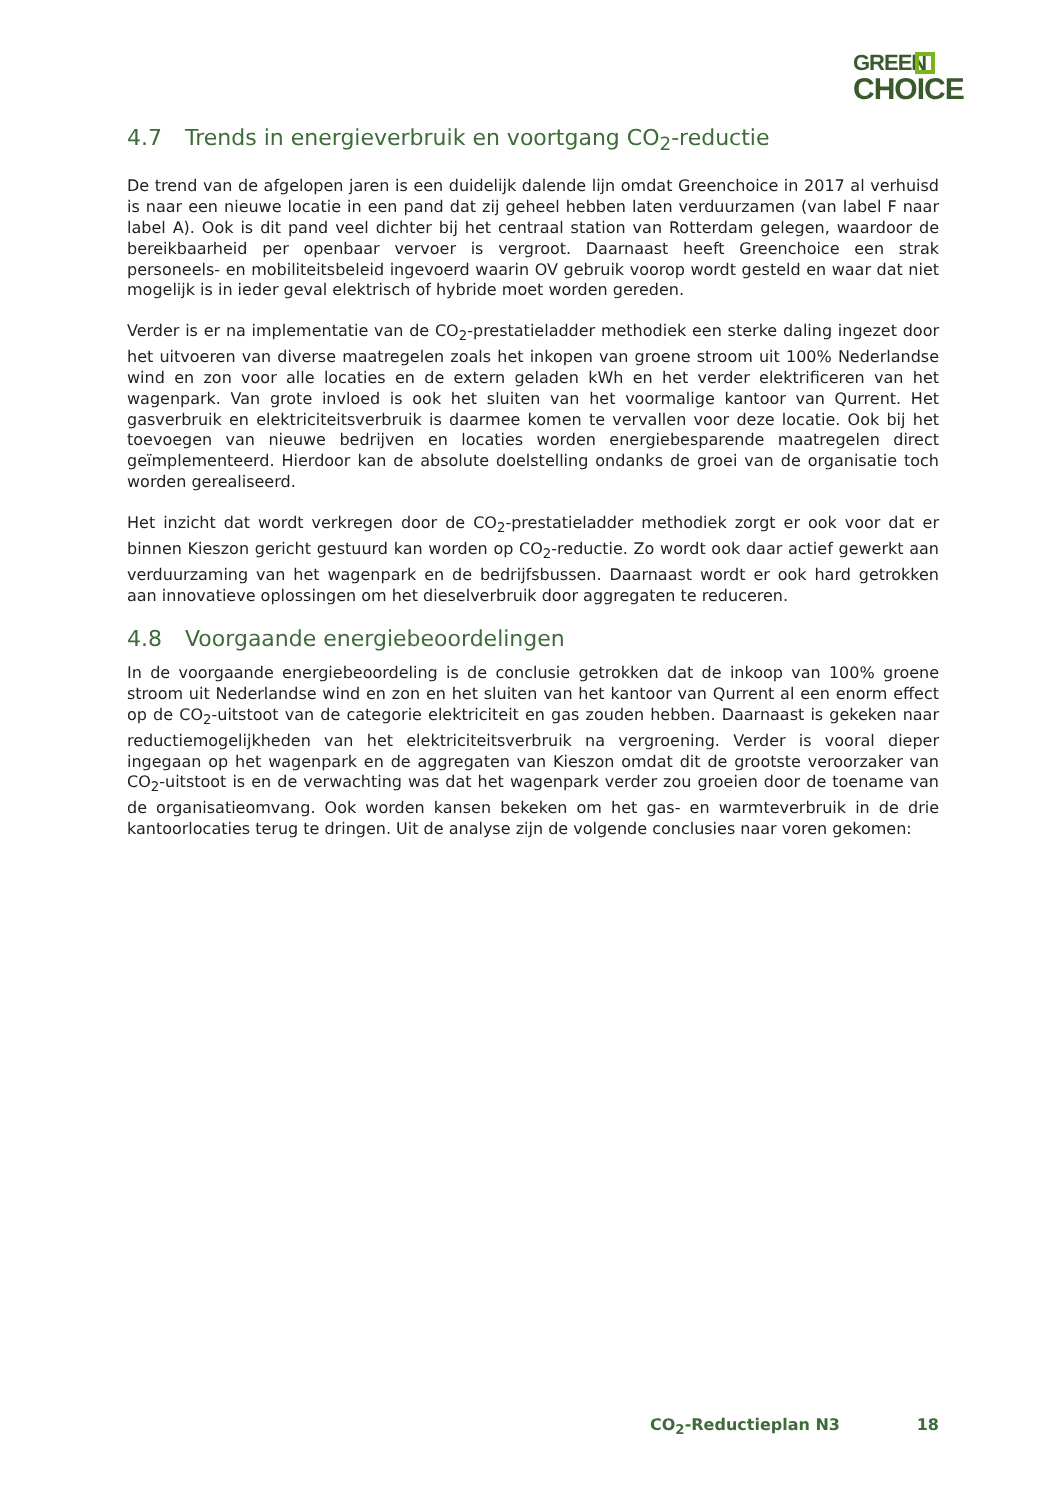GREEN
CHOICE
4.7 Trends in energieverbruik en voortgang CO<sub>2</sub>-reductie
De trend van de afgelopen jaren is een duidelijk dalende lijn omdat Greenchoice in 2017 al verhuisd is naar een nieuwe locatie in een pand dat zij geheel hebben laten verduurzamen (van label F naar label A). Ook is dit pand veel dichter bij het centraal station van Rotterdam gelegen, waardoor de bereikbaarheid per openbaar vervoer is vergroot. Daarnaast heeft Greenchoice een strak personeels- en mobiliteitsbeleid ingevoerd waarin OV gebruik voorop wordt gesteld en waar dat niet mogelijk is in ieder geval elektrisch of hybride moet worden gereden.
Verder is er na implementatie van de CO<sub>2</sub>-prestatieladder methodiek een sterke daling ingezet door het uitvoeren van diverse maatregelen zoals het inkopen van groene stroom uit 100% Nederlandse wind en zon voor alle locaties en de extern geladen kWh en het verder elektrificeren van het wagenpark. Van grote invloed is ook het sluiten van het voormalige kantoor van Qurrent. Het gasverbruik en elektriciteitsverbruik is daarmee komen te vervallen voor deze locatie. Ook bij het toevoegen van nieuwe bedrijven en locaties worden energiebesparende maatregelen direct geïmplementeerd. Hierdoor kan de absolute doelstelling ondanks de groei van de organisatie toch worden gerealiseerd.
Het inzicht dat wordt verkregen door de CO<sub>2</sub>-prestatieladder methodiek zorgt er ook voor dat er binnen Kieszon gericht gestuurd kan worden op CO<sub>2</sub>-reductie. Zo wordt ook daar actief gewerkt aan verduurzaming van het wagenpark en de bedrijfsbussen. Daarnaast wordt er ook hard getrokken aan innovatieve oplossingen om het dieselverbruik door aggregaten te reduceren.
4.8 Voorgaande energiebeoordelingen
In de voorgaande energiebeoordeling is de conclusie getrokken dat de inkoop van 100% groene stroom uit Nederlandse wind en zon en het sluiten van het kantoor van Qurrent al een enorm effect op de CO<sub>2</sub>-uitstoot van de categorie elektriciteit en gas zouden hebben. Daarnaast is gekeken naar reductiemogelijkheden van het elektriciteitsverbruik na vergroening. Verder is vooral dieper ingegaan op het wagenpark en de aggregaten van Kieszon omdat dit de grootste veroorzaker van CO<sub>2</sub>-uitstoot is en de verwachting was dat het wagenpark verder zou groeien door de toename van de organisatieomvang. Ook worden kansen bekeken om het gas- en warmteverbruik in de drie kantoorlocaties terug te dringen. Uit de analyse zijn de volgende conclusies naar voren gekomen:
CO<sub>2</sub>-Reductieplan N3 18